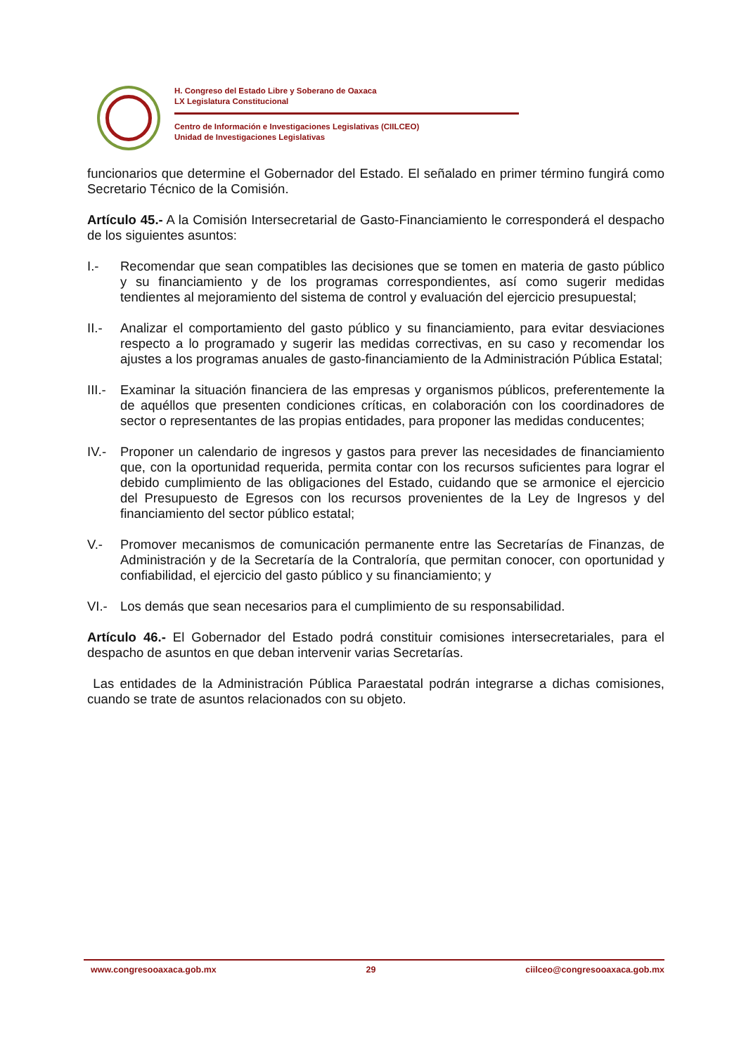H. Congreso del Estado Libre y Soberano de Oaxaca
LX Legislatura Constitucional
Centro de Información e Investigaciones Legislativas (CIILCEO)
Unidad de Investigaciones Legislativas
funcionarios que determine el Gobernador del Estado. El señalado en primer término fungirá como Secretario Técnico de la Comisión.
Artículo 45.- A la Comisión Intersecretarial de Gasto-Financiamiento le corresponderá el despacho de los siguientes asuntos:
I.- Recomendar que sean compatibles las decisiones que se tomen en materia de gasto público y su financiamiento y de los programas correspondientes, así como sugerir medidas tendientes al mejoramiento del sistema de control y evaluación del ejercicio presupuestal;
II.- Analizar el comportamiento del gasto público y su financiamiento, para evitar desviaciones respecto a lo programado y sugerir las medidas correctivas, en su caso y recomendar los ajustes a los programas anuales de gasto-financiamiento de la Administración Pública Estatal;
III.- Examinar la situación financiera de las empresas y organismos públicos, preferentemente la de aquéllos que presenten condiciones críticas, en colaboración con los coordinadores de sector o representantes de las propias entidades, para proponer las medidas conducentes;
IV.- Proponer un calendario de ingresos y gastos para prever las necesidades de financiamiento que, con la oportunidad requerida, permita contar con los recursos suficientes para lograr el debido cumplimiento de las obligaciones del Estado, cuidando que se armonice el ejercicio del Presupuesto de Egresos con los recursos provenientes de la Ley de Ingresos y del financiamiento del sector público estatal;
V.- Promover mecanismos de comunicación permanente entre las Secretarías de Finanzas, de Administración y de la Secretaría de la Contraloría, que permitan conocer, con oportunidad y confiabilidad, el ejercicio del gasto público y su financiamiento; y
VI.- Los demás que sean necesarios para el cumplimiento de su responsabilidad.
Artículo 46.- El Gobernador del Estado podrá constituir comisiones intersecretariales, para el despacho de asuntos en que deban intervenir varias Secretarías.
Las entidades de la Administración Pública Paraestatal podrán integrarse a dichas comisiones, cuando se trate de asuntos relacionados con su objeto.
www.congresooaxaca.gob.mx 29 ciilceo@congresooaxaca.gob.mx